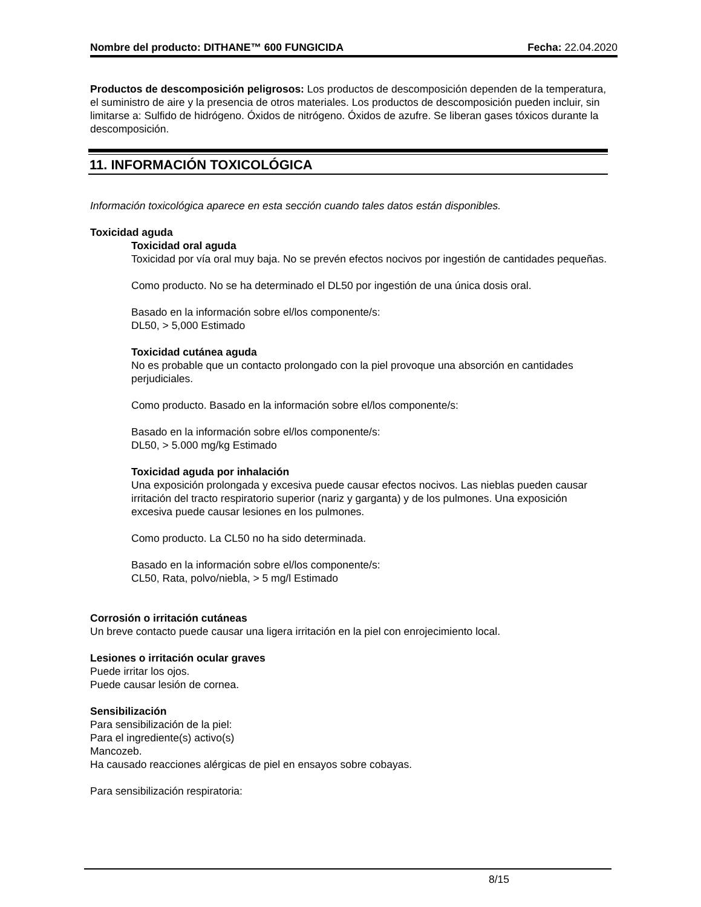Nombre del producto: DITHANE™ 600 FUNGICIDA Fecha: 22.04.2020
Productos de descomposición peligrosos: Los productos de descomposición dependen de la temperatura, el suministro de aire y la presencia de otros materiales. Los productos de descomposición pueden incluir, sin limitarse a: Sulfido de hidrógeno. Óxidos de nitrógeno. Óxidos de azufre. Se liberan gases tóxicos durante la descomposición.
11. INFORMACIÓN TOXICOLÓGICA
Información toxicológica aparece en esta sección cuando tales datos están disponibles.
Toxicidad aguda
Toxicidad oral aguda
Toxicidad por vía oral muy baja. No se prevén efectos nocivos por ingestión de cantidades pequeñas.
Como producto. No se ha determinado el DL50 por ingestión de una única dosis oral.
Basado en la información sobre el/los componente/s:
DL50, > 5,000 Estimado
Toxicidad cutánea aguda
No es probable que un contacto prolongado con la piel provoque una absorción en cantidades perjudiciales.
Como producto. Basado en la información sobre el/los componente/s:
Basado en la información sobre el/los componente/s:
DL50, > 5.000 mg/kg Estimado
Toxicidad aguda por inhalación
Una exposición prolongada y excesiva puede causar efectos nocivos. Las nieblas pueden causar irritación del tracto respiratorio superior (nariz y garganta) y de los pulmones. Una exposición excesiva puede causar lesiones en los pulmones.
Como producto. La CL50 no ha sido determinada.
Basado en la información sobre el/los componente/s:
CL50, Rata, polvo/niebla, > 5 mg/l Estimado
Corrosión o irritación cutáneas
Un breve contacto puede causar una ligera irritación en la piel con enrojecimiento local.
Lesiones o irritación ocular graves
Puede irritar los ojos.
Puede causar lesión de cornea.
Sensibilización
Para sensibilización de la piel:
Para el ingrediente(s) activo(s)
Mancozeb.
Ha causado reacciones alérgicas de piel en ensayos sobre cobayas.
Para sensibilización respiratoria:
8/15